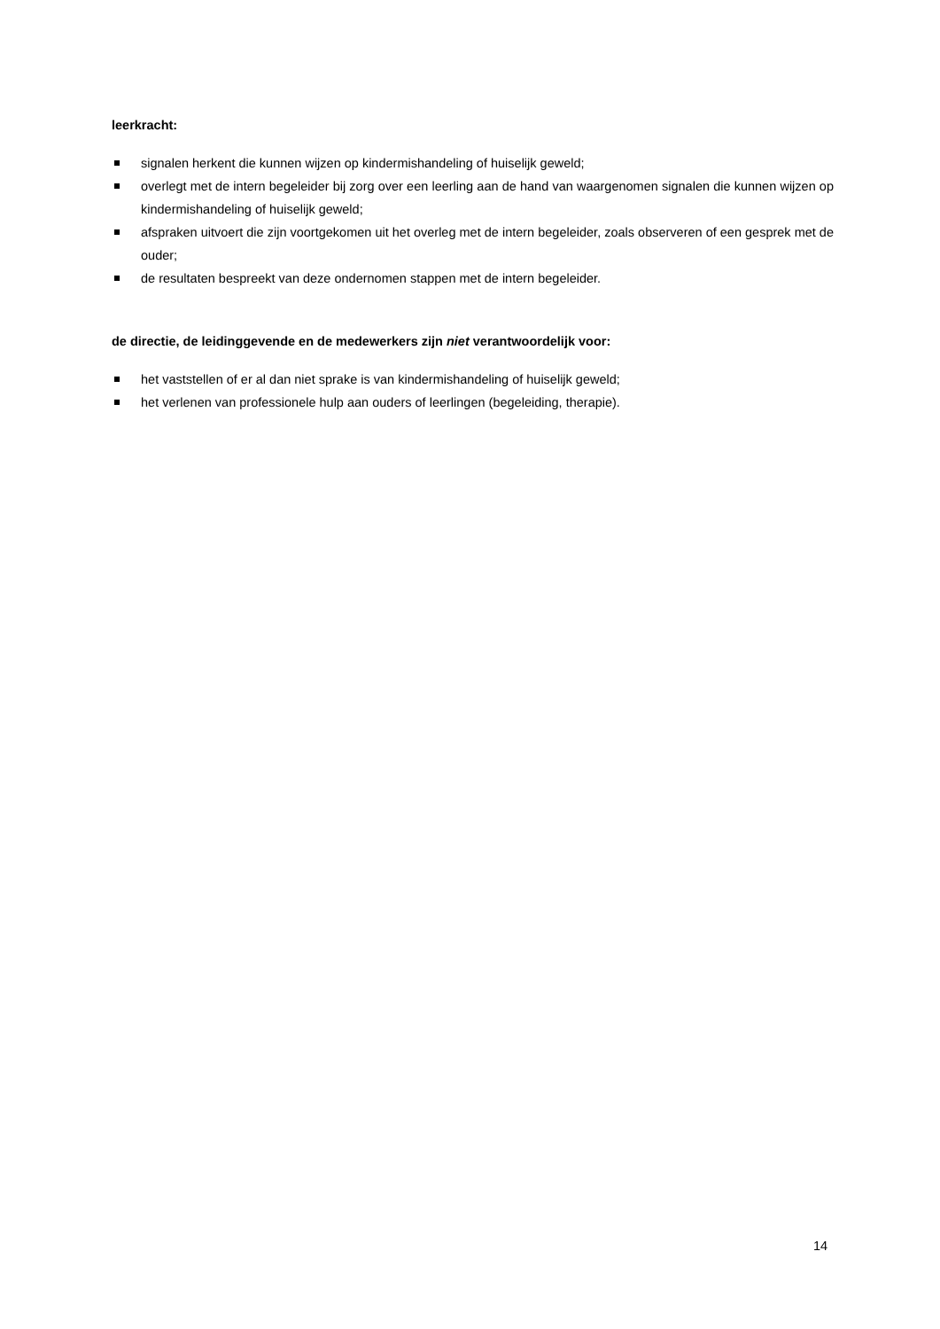leerkracht:
signalen herkent die kunnen wijzen op kindermishandeling of huiselijk geweld;
overlegt met de intern begeleider bij zorg over een leerling aan de hand van waargenomen signalen die kunnen wijzen op kindermishandeling of huiselijk geweld;
afspraken uitvoert die zijn voortgekomen uit het overleg met de intern begeleider, zoals observeren of een gesprek met de ouder;
de resultaten bespreekt van deze ondernomen stappen met de intern begeleider.
de directie, de leidinggevende en de medewerkers zijn niet verantwoordelijk voor:
het vaststellen of er al dan niet sprake is van kindermishandeling of huiselijk geweld;
het verlenen van professionele hulp aan ouders of leerlingen (begeleiding, therapie).
14